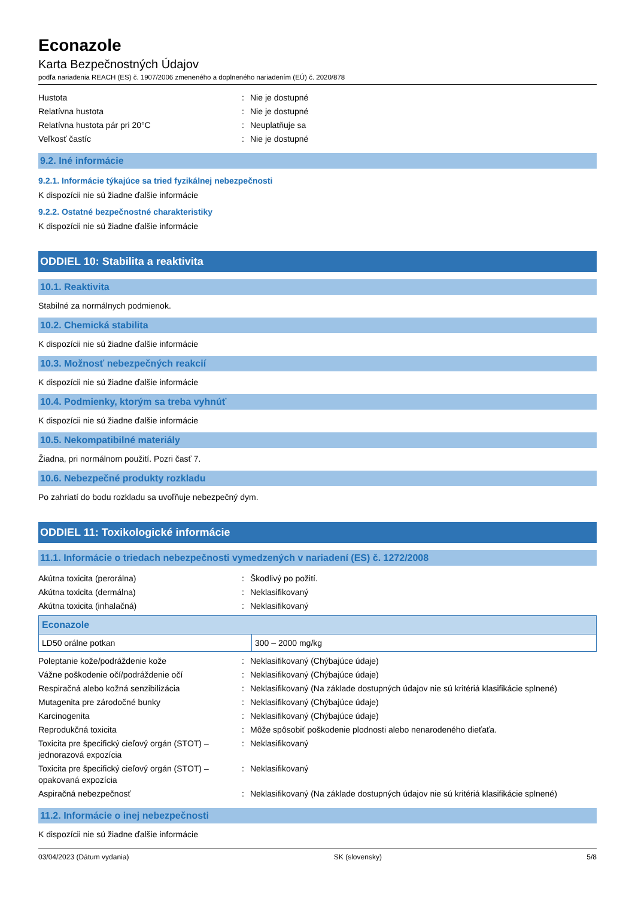Econazole
Karta Bezpečnostných Údajov
podľa nariadenia REACH (ES) č. 1907/2006 zmeneného a doplneného nariadením (EÚ) č. 2020/878
| Hustota | : | Nie je dostupné |
| Relatívna hustota | : | Nie je dostupné |
| Relatívna hustota pár pri 20°C | : | Neuplatňuje sa |
| Veľkosť častíc | : | Nie je dostupné |
9.2. Iné informácie
9.2.1. Informácie týkajúce sa tried fyzikálnej nebezpečnosti
K dispozícii nie sú žiadne ďalšie informácie
9.2.2. Ostatné bezpečnostné charakteristiky
K dispozícii nie sú žiadne ďalšie informácie
ODDIEL 10: Stabilita a reaktivita
10.1. Reaktivita
Stabilné za normálnych podmienok.
10.2. Chemická stabilita
K dispozícii nie sú žiadne ďalšie informácie
10.3. Možnosť nebezpečných reakcií
K dispozícii nie sú žiadne ďalšie informácie
10.4. Podmienky, ktorým sa treba vyhnúť
K dispozícii nie sú žiadne ďalšie informácie
10.5. Nekompatibilné materiály
Žiadna, pri normálnom použití. Pozri časť 7.
10.6. Nebezpečné produkty rozkladu
Po zahriatí do bodu rozkladu sa uvoľňuje nebezpečný dym.
ODDIEL 11: Toxikologické informácie
11.1. Informácie o triedach nebezpečnosti vymedzených v nariadení (ES) č. 1272/2008
| Akútna toxicita (perorálna) | : | Škodlivý po požití. |
| Akútna toxicita (dermálna) | : | Neklasifikovaný |
| Akútna toxicita (inhalačná) | : | Neklasifikovaný |
| Econazole | |
| --- | --- |
| LD50 orálne potkan | 300 – 2000 mg/kg |
| Poleptanie kože/podráždenie kože | : | Neklasifikovaný (Chýbajúce údaje) |
| Vážne poškodenie očí/podráždenie očí | : | Neklasifikovaný (Chýbajúce údaje) |
| Respiračná alebo kožná senzibilizácia | : | Neklasifikovaný (Na základe dostupných údajov nie sú kritériá klasifikácie splnené) |
| Mutagenita pre zárodočné bunky | : | Neklasifikovaný (Chýbajúce údaje) |
| Karcinogenita | : | Neklasifikovaný (Chýbajúce údaje) |
| Reprodukčná toxicita | : | Môže spôsobiť poškodenie plodnosti alebo nenarodeného dieťaťa. |
| Toxicita pre špecifický cieľový orgán (STOT) – jednorazová expozícia | : | Neklasifikovaný |
| Toxicita pre špecifický cieľový orgán (STOT) – opakovaná expozícia | : | Neklasifikovaný |
| Aspiračná nebezpečnosť | : | Neklasifikovaný (Na základe dostupných údajov nie sú kritériá klasifikácie splnené) |
11.2. Informácie o inej nebezpečnosti
K dispozícii nie sú žiadne ďalšie informácie
03/04/2023 (Dátum vydania) SK (slovensky) 5/8